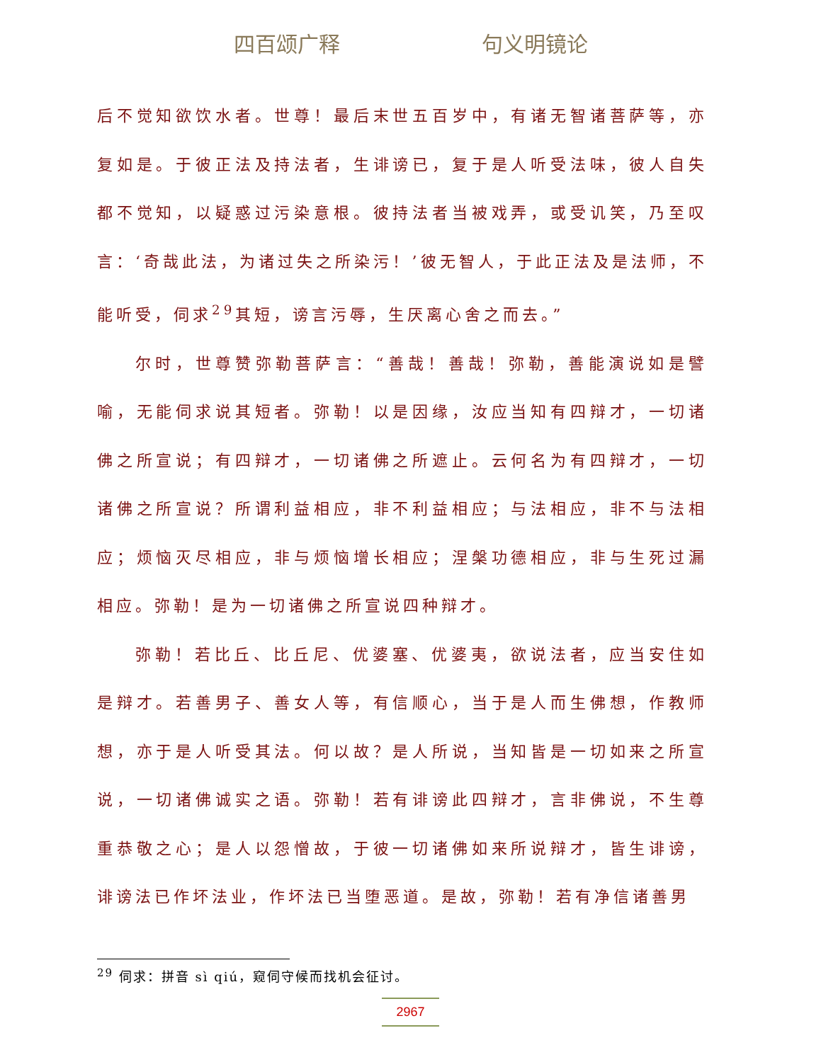四百颂广释 句义明镜论
后不觉知欲饮水者。世尊！最后末世五百岁中，有诸无智诸菩萨等，亦复如是。于彼正法及持法者，生诽谤已，复于是人听受法味，彼人自失都不觉知，以疑惑过污染意根。彼持法者当被戏弄，或受讥笑，乃至叹言：‘奇哉此法，为诸过失之所染污！’彼无智人，于此正法及是法师，不能听受，伺求<sup>29</sup>其短，谤言污辱，生厌离心舍之而去。”
尔时，世尊赞弥勒菩萨言：“善哉！善哉！弥勒，善能演说如是譬喻，无能伺求说其短者。弥勒！以是因缘，汝应当知有四辩才，一切诸佛之所宣说；有四辩才，一切诸佛之所遮止。云何名为有四辩才，一切诸佛之所宣说？所谓利益相应，非不利益相应；与法相应，非不与法相应；烦恼灭尽相应，非与烦恼增长相应；涅槃功德相应，非与生死过漏相应。弥勒！是为一切诸佛之所宣说四种辩才。
弥勒！若比丘、比丘尼、优婆塞、优婆夷，欲说法者，应当安住如是辩才。若善男子、善女人等，有信顺心，当于是人而生佛想，作教师想，亦于是人听受其法。何以故？是人所说，当知皆是一切如来之所宣说，一切诸佛诚实之语。弥勒！若有诽谤此四辩才，言非佛说，不生尊重恭敬之心；是人以怨憎故，于彼一切诸佛如来所说辩才，皆生诽谤，诽谤法已作坏法业，作坏法已当堕恶道。是故，弥勒！若有净信诸善男
<sup>29</sup> 伺求：拼音 sì qiú，窥伺守候而找机会征讨。
2967